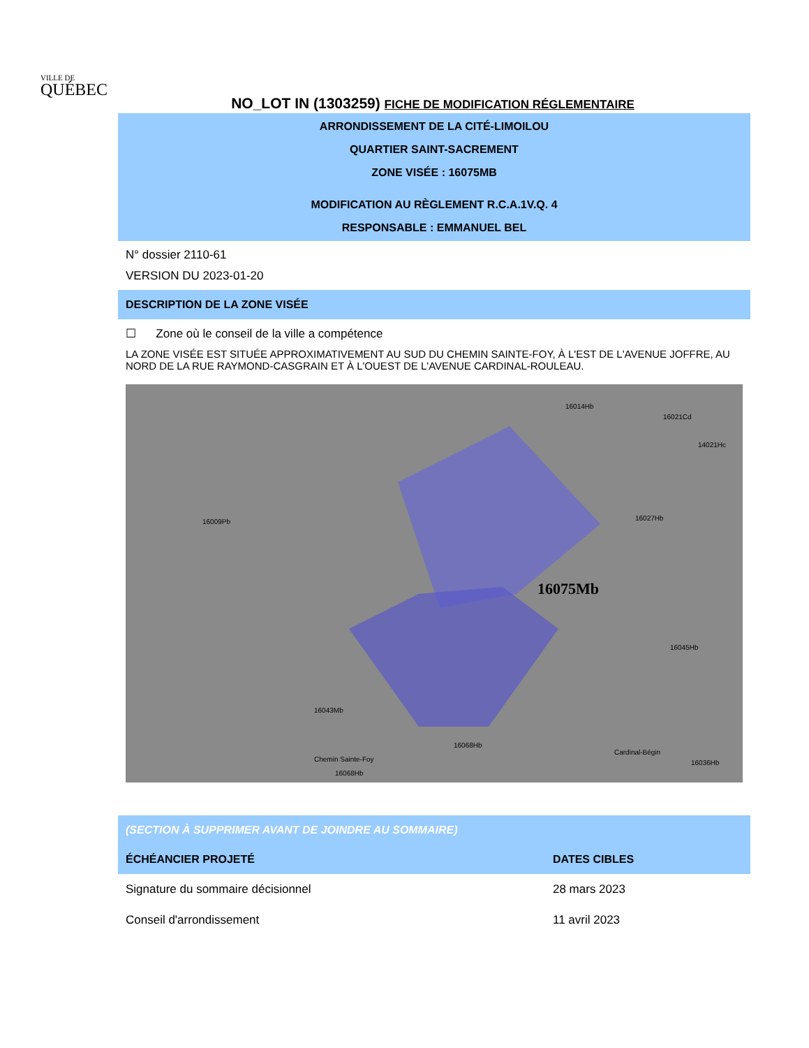VILLE DE
QUÉBEC
NO_LOT IN (1303259) FICHE DE MODIFICATION RÉGLEMENTAIRE
ARRONDISSEMENT DE LA CITÉ-LIMOILOU
QUARTIER SAINT-SACREMENT
ZONE VISÉE : 16075MB
MODIFICATION AU RÈGLEMENT R.C.A.1V.Q. 4
RESPONSABLE : EMMANUEL BEL
N° dossier 2110-61
VERSION DU 2023-01-20
DESCRIPTION DE LA ZONE VISÉE
☐ Zone où le conseil de la ville a compétence
LA ZONE VISÉE EST SITUÉE APPROXIMATIVEMENT AU SUD DU CHEMIN SAINTE-FOY, À L'EST DE L'AVENUE JOFFRE, AU NORD DE LA RUE RAYMOND-CASGRAIN ET À L'OUEST DE L'AVENUE CARDINAL-ROULEAU.
16009Pb
16014Hb
16021Cd
14021Hc
16027Hb
16075Mb
Chemin Sainte-Foy
16045Hb
16043Mb
16068Hb
16068Hb
Cardinal-Bégin
16036Hb
(SECTION À SUPPRIMER AVANT DE JOINDRE AU SOMMAIRE)
| ÉCHÉANCIER PROJETÉ | DATES CIBLES |
| --- | --- |
| Signature du sommaire décisionnel | 28 mars 2023 |
| Conseil d'arrondissement | 11 avril 2023 |